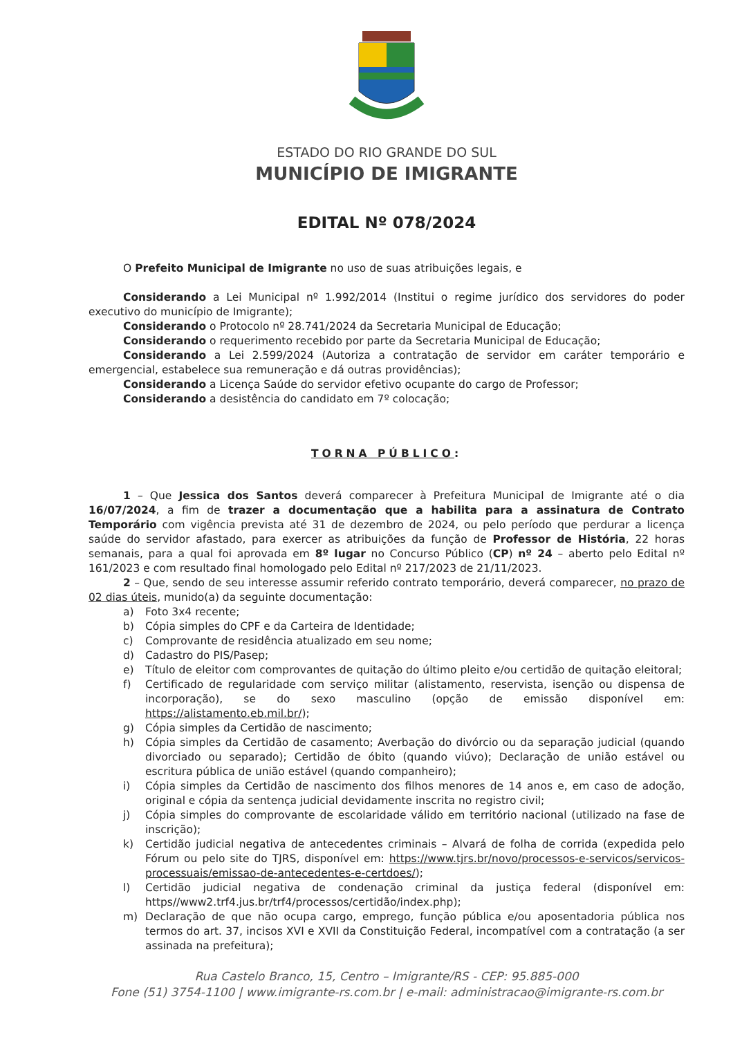ESTADO DO RIO GRANDE DO SUL
MUNICÍPIO DE IMIGRANTE
EDITAL Nº 078/2024
O Prefeito Municipal de Imigrante no uso de suas atribuições legais, e
Considerando a Lei Municipal nº 1.992/2014 (Institui o regime jurídico dos servidores do poder executivo do município de Imigrante);
Considerando o Protocolo nº 28.741/2024 da Secretaria Municipal de Educação;
Considerando o requerimento recebido por parte da Secretaria Municipal de Educação;
Considerando a Lei 2.599/2024 (Autoriza a contratação de servidor em caráter temporário e emergencial, estabelece sua remuneração e dá outras providências);
Considerando a Licença Saúde do servidor efetivo ocupante do cargo de Professor;
Considerando a desistência do candidato em 7º colocação;
TORNA PÚBLICO:
1 – Que Jessica dos Santos deverá comparecer à Prefeitura Municipal de Imigrante até o dia 16/07/2024, a fim de trazer a documentação que a habilita para a assinatura de Contrato Temporário com vigência prevista até 31 de dezembro de 2024, ou pelo período que perdurar a licença saúde do servidor afastado, para exercer as atribuições da função de Professor de História, 22 horas semanais, para a qual foi aprovada em 8º lugar no Concurso Público (CP) nº 24 – aberto pelo Edital nº 161/2023 e com resultado final homologado pelo Edital nº 217/2023 de 21/11/2023.
2 – Que, sendo de seu interesse assumir referido contrato temporário, deverá comparecer, no prazo de 02 dias úteis, munido(a) da seguinte documentação:
a) Foto 3x4 recente;
b) Cópia simples do CPF e da Carteira de Identidade;
c) Comprovante de residência atualizado em seu nome;
d) Cadastro do PIS/Pasep;
e) Título de eleitor com comprovantes de quitação do último pleito e/ou certidão de quitação eleitoral;
f) Certificado de regularidade com serviço militar (alistamento, reservista, isenção ou dispensa de incorporação), se do sexo masculino (opção de emissão disponível em: https://alistamento.eb.mil.br/);
g) Cópia simples da Certidão de nascimento;
h) Cópia simples da Certidão de casamento; Averbação do divórcio ou da separação judicial (quando divorciado ou separado); Certidão de óbito (quando viúvo); Declaração de união estável ou escritura pública de união estável (quando companheiro);
i) Cópia simples da Certidão de nascimento dos filhos menores de 14 anos e, em caso de adoção, original e cópia da sentença judicial devidamente inscrita no registro civil;
j) Cópia simples do comprovante de escolaridade válido em território nacional (utilizado na fase de inscrição);
k) Certidão judicial negativa de antecedentes criminais – Alvará de folha de corrida (expedida pelo Fórum ou pelo site do TJRS, disponível em: https://www.tjrs.br/novo/processos-e-servicos/servicos-processuais/emissao-de-antecedentes-e-certdoes/);
l) Certidão judicial negativa de condenação criminal da justiça federal (disponível em: https//www2.trf4.jus.br/trf4/processos/certidão/index.php);
m) Declaração de que não ocupa cargo, emprego, função pública e/ou aposentadoria pública nos termos do art. 37, incisos XVI e XVII da Constituição Federal, incompatível com a contratação (a ser assinada na prefeitura);
Rua Castelo Branco, 15, Centro – Imigrante/RS - CEP: 95.885-000
Fone (51) 3754-1100 | www.imigrante-rs.com.br | e-mail: administracao@imigrante-rs.com.br